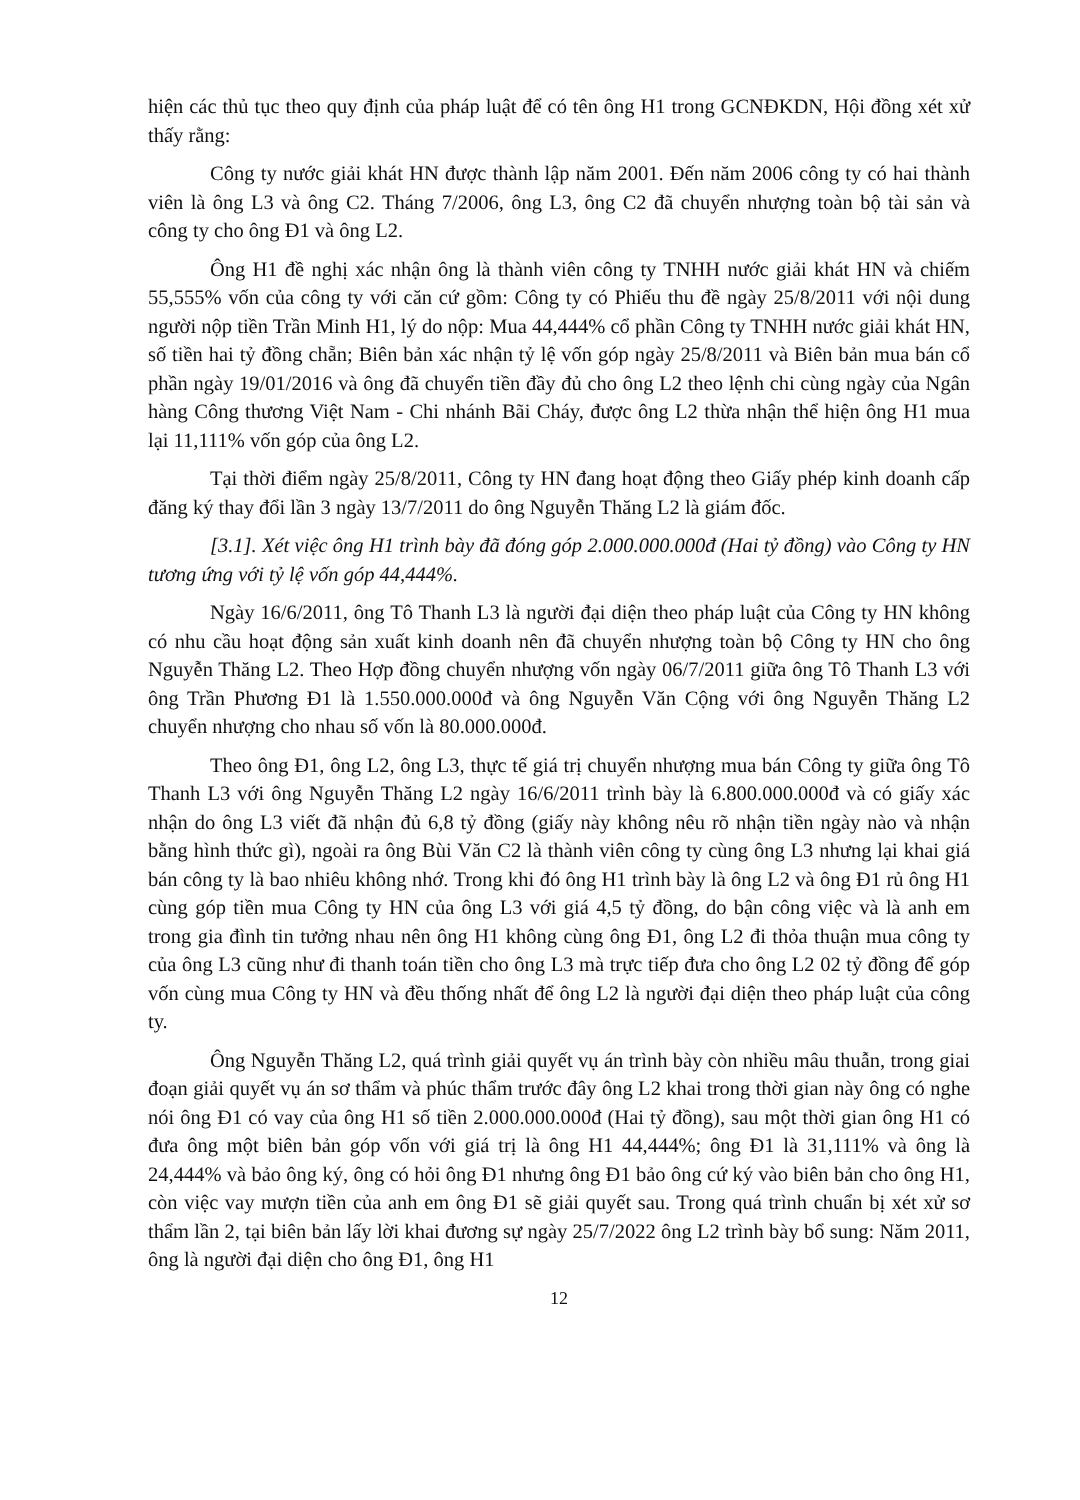hiện các thủ tục theo quy định của pháp luật để có tên ông H1 trong GCNĐKDN, Hội đồng xét xử thấy rằng:
Công ty nước giải khát HN được thành lập năm 2001. Đến năm 2006 công ty có hai thành viên là ông L3 và ông C2. Tháng 7/2006, ông L3, ông C2 đã chuyển nhượng toàn bộ tài sản và công ty cho ông Đ1 và ông L2.
Ông H1 đề nghị xác nhận ông là thành viên công ty TNHH nước giải khát HN và chiếm 55,555% vốn của công ty với căn cứ gồm: Công ty có Phiếu thu đề ngày 25/8/2011 với nội dung người nộp tiền Trần Minh H1, lý do nộp: Mua 44,444% cổ phần Công ty TNHH nước giải khát HN, số tiền hai tỷ đồng chẵn; Biên bản xác nhận tỷ lệ vốn góp ngày 25/8/2011 và Biên bản mua bán cổ phần ngày 19/01/2016 và ông đã chuyển tiền đầy đủ cho ông L2 theo lệnh chi cùng ngày của Ngân hàng Công thương Việt Nam - Chi nhánh Bãi Cháy, được ông L2 thừa nhận thể hiện ông H1 mua lại 11,111% vốn góp của ông L2.
Tại thời điểm ngày 25/8/2011, Công ty HN đang hoạt động theo Giấy phép kinh doanh cấp đăng ký thay đổi lần 3 ngày 13/7/2011 do ông Nguyễn Thăng L2 là giám đốc.
[3.1]. Xét việc ông H1 trình bày đã đóng góp 2.000.000.000đ (Hai tỷ đồng) vào Công ty HN tương ứng với tỷ lệ vốn góp 44,444%.
Ngày 16/6/2011, ông Tô Thanh L3 là người đại diện theo pháp luật của Công ty HN không có nhu cầu hoạt động sản xuất kinh doanh nên đã chuyển nhượng toàn bộ Công ty HN cho ông Nguyễn Thăng L2. Theo Hợp đồng chuyển nhượng vốn ngày 06/7/2011 giữa ông Tô Thanh L3 với ông Trần Phương Đ1 là 1.550.000.000đ và ông Nguyễn Văn Cộng với ông Nguyễn Thăng L2 chuyển nhượng cho nhau số vốn là 80.000.000đ.
Theo ông Đ1, ông L2, ông L3, thực tế giá trị chuyển nhượng mua bán Công ty giữa ông Tô Thanh L3 với ông Nguyễn Thăng L2 ngày 16/6/2011 trình bày là 6.800.000.000đ và có giấy xác nhận do ông L3 viết đã nhận đủ 6,8 tỷ đồng (giấy này không nêu rõ nhận tiền ngày nào và nhận bằng hình thức gì), ngoài ra ông Bùi Văn C2 là thành viên công ty cùng ông L3 nhưng lại khai giá bán công ty là bao nhiêu không nhớ. Trong khi đó ông H1 trình bày là ông L2 và ông Đ1 rủ ông H1 cùng góp tiền mua Công ty HN của ông L3 với giá 4,5 tỷ đồng, do bận công việc và là anh em trong gia đình tin tưởng nhau nên ông H1 không cùng ông Đ1, ông L2 đi thỏa thuận mua công ty của ông L3 cũng như đi thanh toán tiền cho ông L3 mà trực tiếp đưa cho ông L2 02 tỷ đồng để góp vốn cùng mua Công ty HN và đều thống nhất để ông L2 là người đại diện theo pháp luật của công ty.
Ông Nguyễn Thăng L2, quá trình giải quyết vụ án trình bày còn nhiều mâu thuẫn, trong giai đoạn giải quyết vụ án sơ thẩm và phúc thẩm trước đây ông L2 khai trong thời gian này ông có nghe nói ông Đ1 có vay của ông H1 số tiền 2.000.000.000đ (Hai tỷ đồng), sau một thời gian ông H1 có đưa ông một biên bản góp vốn với giá trị là ông H1 44,444%; ông Đ1 là 31,111% và ông là 24,444% và bảo ông ký, ông có hỏi ông Đ1 nhưng ông Đ1 bảo ông cứ ký vào biên bản cho ông H1, còn việc vay mượn tiền của anh em ông Đ1 sẽ giải quyết sau. Trong quá trình chuẩn bị xét xử sơ thẩm lần 2, tại biên bản lấy lời khai đương sự ngày 25/7/2022 ông L2 trình bày bổ sung: Năm 2011, ông là người đại diện cho ông Đ1, ông H1
12